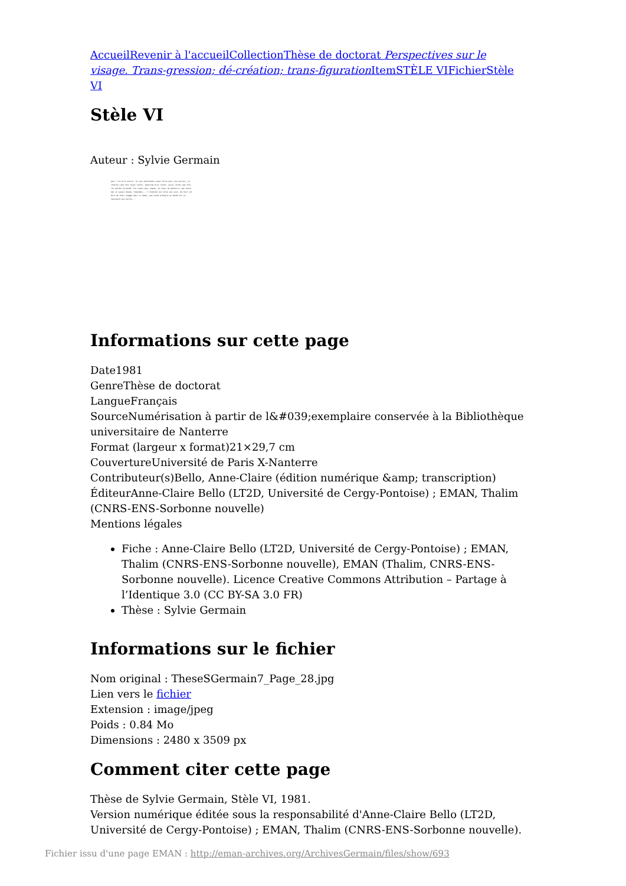Accueil Revenir à l'accueil Collection Thèse de doctorat Perspectives sur le visage. Trans-gression; dé-création; trans-figuration Item STÈLE VI Fichier Stèle VI
Stèle VI
Auteur : Sylvie Germain
pour, fit-elle encore. Je suis maintenant assez forte pour vous porter; je voudrais que vous soyez lourds, beaucoup plus lourds, aussi lourds que tous les péchés du monde. Car voyez-vous, maman, je viens de découvrir une chose que je savais depuis longtemps... L'innocent est celui qui suit, de tout son être de chair engagé dans le temps, que toute présence au monde est co-naissance aux autres...
Informations sur cette page
Date1981
GenreThèse de doctorat
LangueFrançais
SourceNumérisation à partir de l&#039;exemplaire conservée à la Bibliothèque universitaire de Nanterre
Format (largeur x format)21×29,7 cm
CouvertureUniversité de Paris X-Nanterre
Contributeur(s)Bello, Anne-Claire (édition numérique &amp; transcription)
ÉditeurAnne-Claire Bello (LT2D, Université de Cergy-Pontoise) ; EMAN, Thalim (CNRS-ENS-Sorbonne nouvelle)
Mentions légales
Fiche : Anne-Claire Bello (LT2D, Université de Cergy-Pontoise) ; EMAN, Thalim (CNRS-ENS-Sorbonne nouvelle), EMAN (Thalim, CNRS-ENS-Sorbonne nouvelle). Licence Creative Commons Attribution – Partage à l’Identique 3.0 (CC BY-SA 3.0 FR)
Thèse : Sylvie Germain
Informations sur le fichier
Nom original : TheseSGermain7_Page_28.jpg
Lien vers le fichier
Extension : image/jpeg
Poids : 0.84 Mo
Dimensions : 2480 x 3509 px
Comment citer cette page
Thèse de Sylvie Germain, Stèle VI, 1981.
Version numérique éditée sous la responsabilité d'Anne-Claire Bello (LT2D, Université de Cergy-Pontoise) ; EMAN, Thalim (CNRS-ENS-Sorbonne nouvelle).
Fichier issu d'une page EMAN : http://eman-archives.org/ArchivesGermain/files/show/693